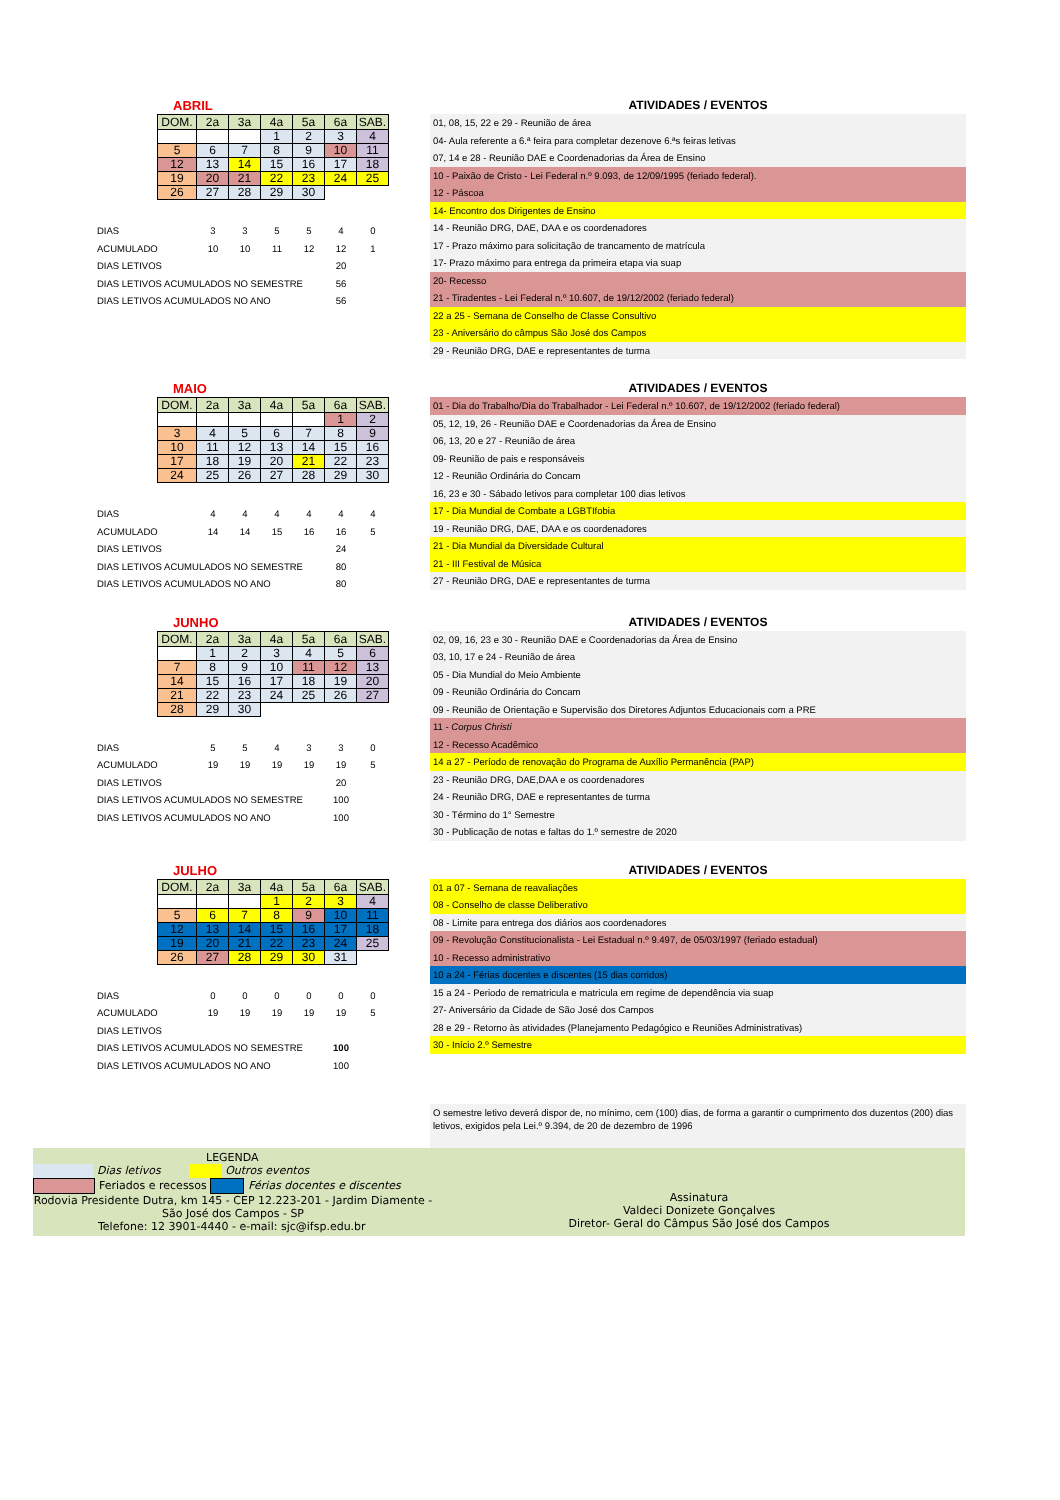ABRIL
| DOM. | 2a | 3a | 4a | 5a | 6a | SAB. |
| --- | --- | --- | --- | --- | --- | --- |
| | | | 1 | 2 | 3 | 4 |
| 5 | 6 | 7 | 8 | 9 | 10 | 11 |
| 12 | 13 | 14 | 15 | 16 | 17 | 18 |
| 19 | 20 | 21 | 22 | 23 | 24 | 25 |
| 26 | 27 | 28 | 29 | 30 | | |
| DIAS | 3 | 3 | 5 | 5 | 4 | 0 |
| ACUMULADO | 10 | 10 | 11 | 12 | 12 | 1 |
| DIAS LETIVOS | | | | | 20 | |
| DIAS LETIVOS ACUMULADOS NO SEMESTRE | | | | | 56 | |
| DIAS LETIVOS ACUMULADOS NO ANO | | | | | 56 | |
ATIVIDADES / EVENTOS
01, 08, 15, 22 e 29 - Reunião de área
04- Aula referente a 6.ª feira para completar dezenove 6.ªs feiras letivas
07, 14 e 28 - Reunião DAE e Coordenadorias da Área de Ensino
10 - Paixão de Cristo - Lei Federal n.º 9.093, de 12/09/1995 (feriado federal).
12 - Páscoa
14- Encontro dos Dirigentes de Ensino
14 - Reunião DRG, DAE, DAA e os coordenadores
17 - Prazo máximo para solicitação de trancamento de matrícula
17- Prazo máximo para entrega da primeira etapa via suap
20- Recesso
21 - Tiradentes - Lei Federal n.º 10.607, de 19/12/2002 (feriado federal)
22 a 25 - Semana de Conselho de Classe Consultivo
23 - Aniversário do câmpus São José dos Campos
29 - Reunião DRG, DAE e representantes de turma
MAIO
| DOM. | 2a | 3a | 4a | 5a | 6a | SAB. |
| --- | --- | --- | --- | --- | --- | --- |
| | | | | | 1 | 2 |
| 3 | 4 | 5 | 6 | 7 | 8 | 9 |
| 10 | 11 | 12 | 13 | 14 | 15 | 16 |
| 17 | 18 | 19 | 20 | 21 | 22 | 23 |
| 24 | 25 | 26 | 27 | 28 | 29 | 30 |
| DIAS | 4 | 4 | 4 | 4 | 4 | 4 |
| ACUMULADO | 14 | 14 | 15 | 16 | 16 | 5 |
| DIAS LETIVOS | | | | | 24 | |
| DIAS LETIVOS ACUMULADOS NO SEMESTRE | | | | | 80 | |
| DIAS LETIVOS ACUMULADOS NO ANO | | | | | 80 | |
ATIVIDADES / EVENTOS
01 - Dia do Trabalho/Dia do Trabalhador - Lei Federal n.º 10.607, de 19/12/2002 (feriado federal)
05, 12, 19, 26 - Reunião DAE e Coordenadorias da Área de Ensino
06, 13, 20 e 27 - Reunião de área
09- Reunião de pais e responsáveis
12 - Reunião Ordinária do Concam
16, 23 e 30 - Sábado letivos para completar 100 dias letivos
17 - Dia Mundial de Combate a LGBTIfobia
19 - Reunião DRG, DAE, DAA e os coordenadores
21 - Dia Mundial da Diversidade Cultural
21 - III Festival de Música
27 - Reunião DRG, DAE e representantes de turma
JUNHO
| DOM. | 2a | 3a | 4a | 5a | 6a | SAB. |
| --- | --- | --- | --- | --- | --- | --- |
| | 1 | 2 | 3 | 4 | 5 | 6 |
| 7 | 8 | 9 | 10 | 11 | 12 | 13 |
| 14 | 15 | 16 | 17 | 18 | 19 | 20 |
| 21 | 22 | 23 | 24 | 25 | 26 | 27 |
| 28 | 29 | 30 | | | | |
| DIAS | 5 | 5 | 4 | 3 | 3 | 0 |
| ACUMULADO | 19 | 19 | 19 | 19 | 19 | 5 |
| DIAS LETIVOS | | | | | 20 | |
| DIAS LETIVOS ACUMULADOS NO SEMESTRE | | | | | 100 | |
| DIAS LETIVOS ACUMULADOS NO ANO | | | | | 100 | |
ATIVIDADES / EVENTOS
02, 09, 16, 23 e 30 - Reunião DAE e Coordenadorias da Área de Ensino
03, 10, 17 e 24 - Reunião de área
05 - Dia Mundial do Meio Ambiente
09 - Reunião Ordinária do Concam
09 - Reunião de Orientação e Supervisão dos Diretores Adjuntos Educacionais com a PRE
11 - Corpus Christi
12 - Recesso Acadêmico
14 a 27 - Período de renovação do Programa de Auxílio Permanência (PAP)
23 - Reunião DRG, DAE,DAA e os coordenadores
24 - Reunião DRG, DAE e representantes de turma
30 - Término do 1° Semestre
30 - Publicação de notas e faltas do 1.º semestre de 2020
JULHO
| DOM. | 2a | 3a | 4a | 5a | 6a | SAB. |
| --- | --- | --- | --- | --- | --- | --- |
| | | | 1 | 2 | 3 | 4 |
| 5 | 6 | 7 | 8 | 9 | 10 | 11 |
| 12 | 13 | 14 | 15 | 16 | 17 | 18 |
| 19 | 20 | 21 | 22 | 23 | 24 | 25 |
| 26 | 27 | 28 | 29 | 30 | 31 | |
| DIAS | 0 | 0 | 0 | 0 | 0 | 0 |
| ACUMULADO | 19 | 19 | 19 | 19 | 19 | 5 |
| DIAS LETIVOS | | | | | | |
| DIAS LETIVOS ACUMULADOS NO SEMESTRE | | | | | 100 | |
| DIAS LETIVOS ACUMULADOS NO ANO | | | | | 100 | |
ATIVIDADES / EVENTOS
01 a 07 - Semana de reavaliações
08 - Conselho de classe Deliberativo
08 - Limite para entrega dos diários aos coordenadores
09 - Revolução Constitucionalista - Lei Estadual n.º 9.497, de 05/03/1997 (feriado estadual)
10 - Recesso administrativo
10 a 24 - Férias docentes e discentes (15 dias corridos)
15 a 24 - Periodo de rematricula e matricula em regime de dependência via suap
27- Aniversário da Cidade de São José dos Campos
28 e 29 - Retorno às atividades (Planejamento Pedagógico e Reuniões Administrativas)
30 - Início 2.º Semestre
O semestre letivo deverá dispor de, no mínimo, cem (100) dias, de forma a garantir o cumprimento dos duzentos (200) dias letivos, exigidos pela Lei.º 9.394, de 20 de dezembro de 1996
LEGENDA
Dias letivos Outros eventos
Feriados e recessos Férias docentes e discentes
Rodovia Presidente Dutra, km 145 - CEP 12.223-201 - Jardim Diamente -
São José dos Campos - SP
Telefone: 12 3901-4440 - e-mail: sjc@ifsp.edu.br
Assinatura
Valdeci Donizete Gonçalves
Diretor- Geral do Câmpus São José dos Campos